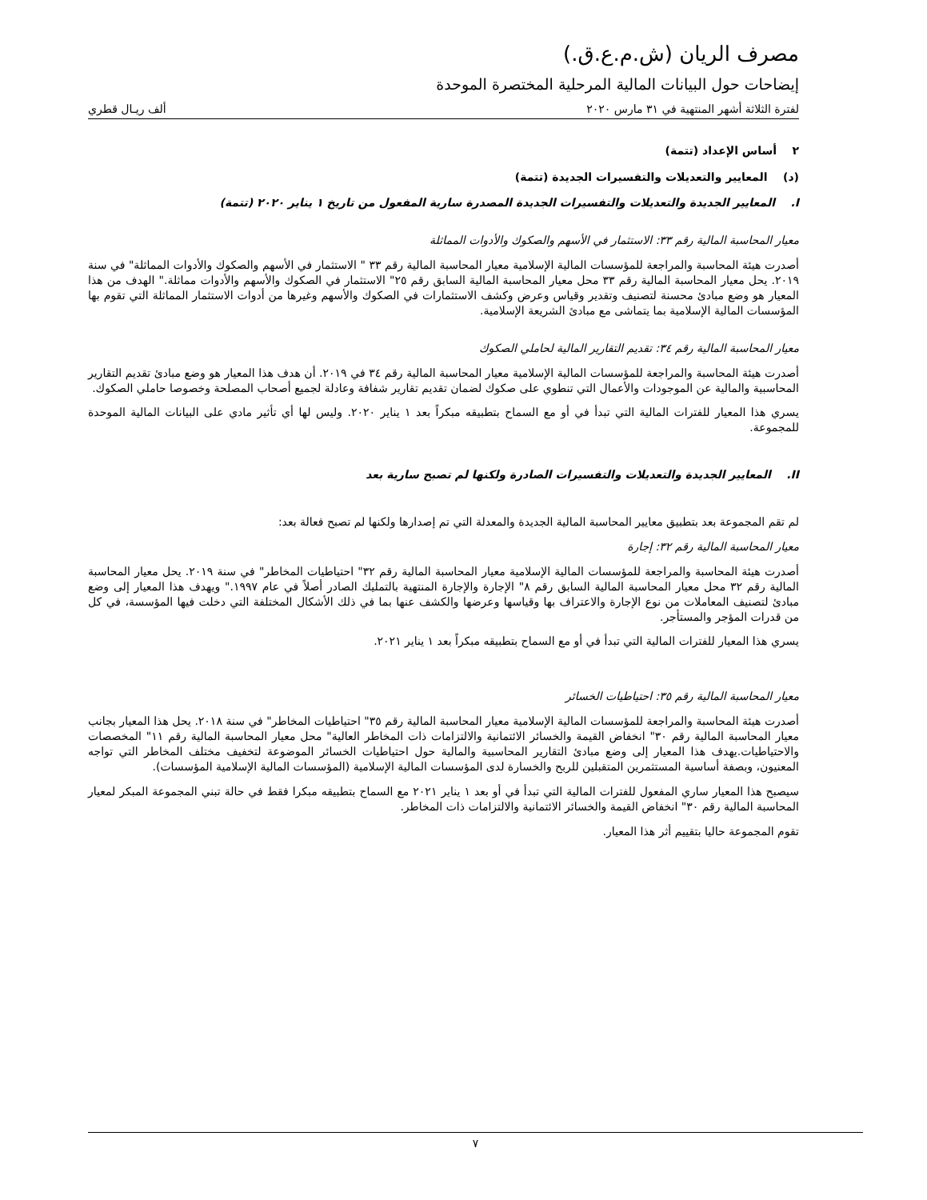مصرف الريان (ش.م.ع.ق.)
إيضاحات حول البيانات المالية المرحلية المختصرة الموحدة
لفترة الثلاثة أشهر المنتهية في ٣١ مارس ٢٠٢٠ ألف ريـال قطري
٢ أساس الإعداد (تتمة)
(د) المعايير والتعديلات والتفسيرات الجديدة (تتمة)
I. المعايير الجديدة والتعديلات والتفسيرات الجديدة المصدرة سارية المفعول من تاريخ ١ يناير ٢٠٢٠ (تتمة)
معيار المحاسبة المالية رقم ٣٣: الاستثمار في الأسهم والصكوك والأدوات المماثلة
أصدرت هيئة المحاسبة والمراجعة للمؤسسات المالية الإسلامية معيار المحاسبة المالية رقم ٣٣ " الاستثمار في الأسهم والصكوك والأدوات المماثلة" في سنة ٢٠١٩. يحل معيار المحاسبة المالية رقم ٣٣ محل معيار المحاسبة المالية السابق رقم ٢٥" الاستثمار في الصكوك والأسهم والأدوات مماثلة." الهدف من هذا المعيار هو وضع مبادئ محسنة لتصنيف وتقدير وقياس وعرض وكشف الاستثمارات في الصكوك والأسهم وغيرها من أدوات الاستثمار المماثلة التي تقوم بها المؤسسات المالية الإسلامية بما يتماشى مع مبادئ الشريعة الإسلامية.
معيار المحاسبة المالية رقم ٣٤: تقديم التقارير المالية لحاملي الصكوك
أصدرت هيئة المحاسبة والمراجعة للمؤسسات المالية الإسلامية معيار المحاسبة المالية رقم ٣٤ في ٢٠١٩. أن هدف هذا المعيار هو وضع مبادئ تقديم التقارير المحاسبية والمالية عن الموجودات والأعمال التي تنطوي على صكوك لضمان تقديم تقارير شفافة وعادلة لجميع أصحاب المصلحة وخصوصا حاملي الصكوك.
يسري هذا المعيار للفترات المالية التي تبدأ في أو مع السماح بتطبيقه مبكراً بعد ١ يناير ٢٠٢٠. وليس لها أي تأثير مادي على البيانات المالية الموحدة للمجموعة.
II. المعايير الجديدة والتعديلات والتفسيرات الصادرة ولكنها لم تصبح سارية بعد
لم تقم المجموعة بعد بتطبيق معايير المحاسبة المالية الجديدة والمعدلة التي تم إصدارها ولكنها لم تصبح فعالة بعد:
معيار المحاسبة المالية رقم ٣٢: إجارة
أصدرت هيئة المحاسبة والمراجعة للمؤسسات المالية الإسلامية معيار المحاسبة المالية رقم ٣٢" احتياطيات المخاطر" في سنة ٢٠١٩. يحل معيار المحاسبة المالية رقم ٣٢ محل معيار المحاسبة المالية السابق رقم ٨" الإجارة والإجارة المنتهية بالتمليك الصادر أصلاً في عام ١٩٩٧." ويهدف هذا المعيار إلى وضع مبادئ لتصنيف المعاملات من نوع الإجارة والاعتراف بها وقياسها وعرضها والكشف عنها بما في ذلك الأشكال المختلفة التي دخلت فيها المؤسسة، في كل من قدرات المؤجر والمستأجر.
يسري هذا المعيار للفترات المالية التي تبدأ في أو مع السماح بتطبيقه مبكراً بعد ١ يناير ٢٠٢١.
معيار المحاسبة المالية رقم ٣٥: احتياطيات الخسائر
أصدرت هيئة المحاسبة والمراجعة للمؤسسات المالية الإسلامية معيار المحاسبة المالية رقم ٣٥" احتياطيات المخاطر" في سنة ٢٠١٨. يحل هذا المعيار بجانب معيار المحاسبة المالية رقم ٣٠" انخفاض القيمة والخسائر الائتمانية والالتزامات ذات المخاطر العالية" محل معيار المحاسبة المالية رقم ١١" المخصصات والاحتياطيات.يهدف هذا المعيار إلى وضع مبادئ التقارير المحاسبية والمالية حول احتياطيات الخسائر الموضوعة لتخفيف مختلف المخاطر التي تواجه المعنيون، وبصفة أساسية المستثمرين المتقبلين للربح والخسارة لدى المؤسسات المالية الإسلامية (المؤسسات المالية الإسلامية المؤسسات).
سيصبح هذا المعيار ساري المفعول للفترات المالية التي تبدأ في أو بعد ١ يناير ٢٠٢١ مع السماح بتطبيقه مبكرا فقط في حالة تبني المجموعة المبكر لمعيار المحاسبة المالية رقم ٣٠" انخفاض القيمة والخسائر الائتمانية والالتزامات ذات المخاطر.
تقوم المجموعة حاليا بتقييم أثر هذا المعيار.
٧